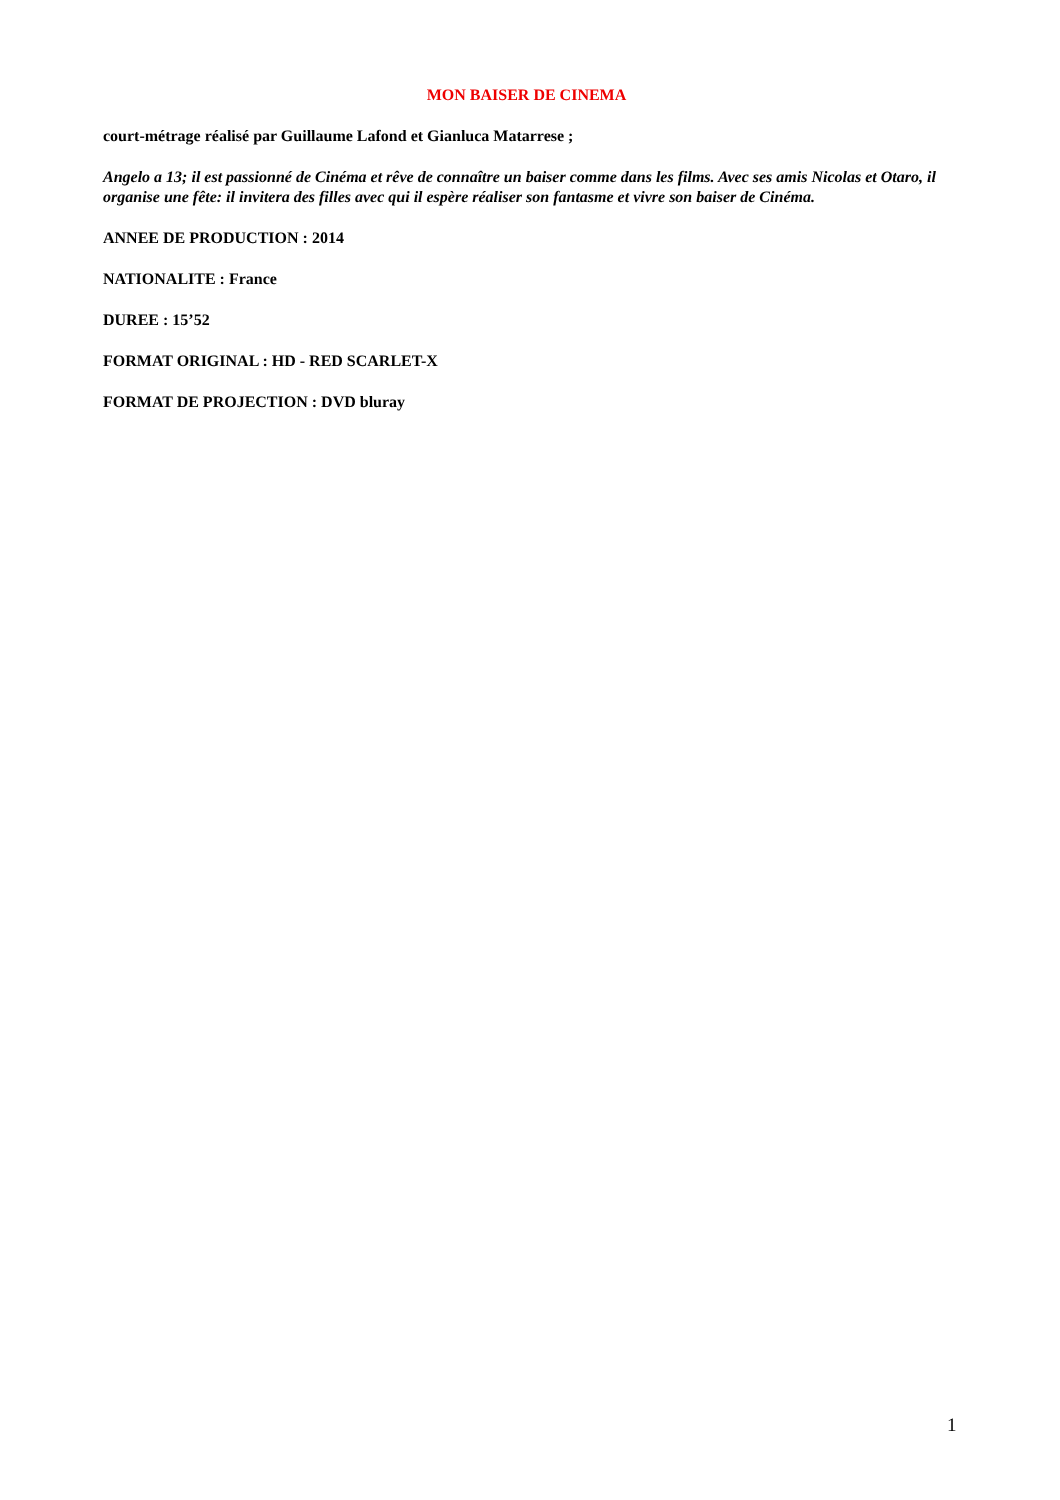MON BAISER DE CINEMA
court-métrage réalisé par Guillaume Lafond et Gianluca Matarrese ;
Angelo a 13; il est passionné de Cinéma et rêve de connaître un baiser comme dans les films. Avec ses amis Nicolas et Otaro, il organise une fête: il invitera des filles avec qui il espère réaliser son fantasme et vivre son baiser de Cinéma.
ANNEE DE PRODUCTION : 2014
NATIONALITE : France
DUREE : 15’52
FORMAT ORIGINAL : HD - RED SCARLET-X
FORMAT DE PROJECTION : DVD bluray
1